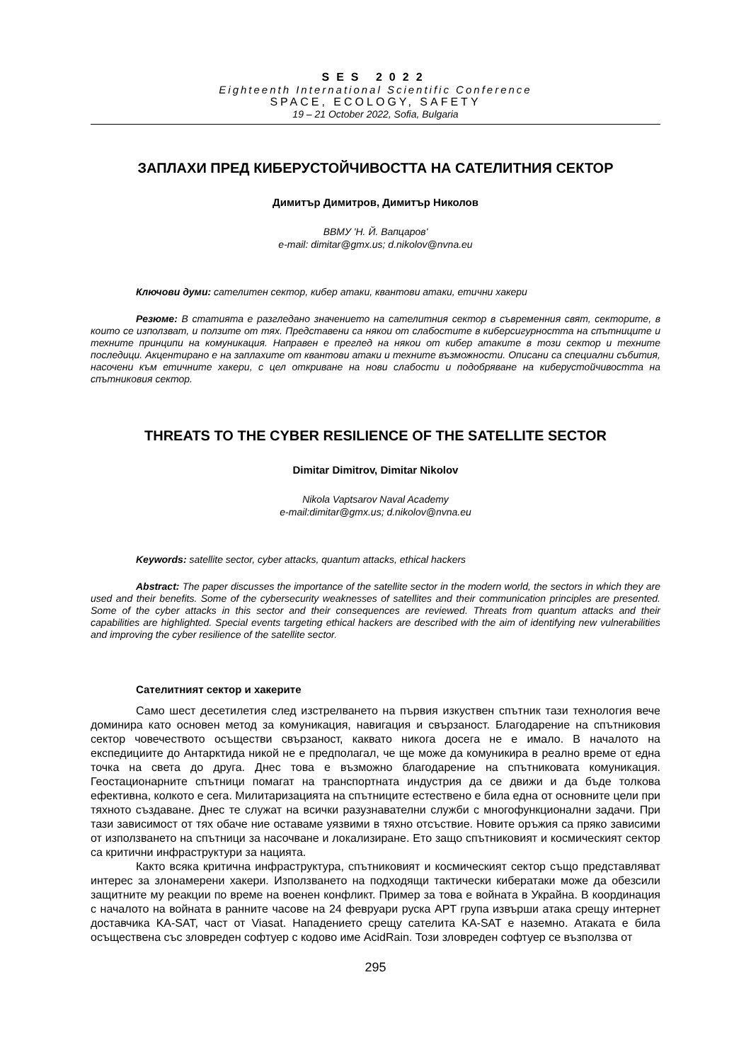SES 2022
Eighteenth International Scientific Conference
SPACE, ECOLOGY, SAFETY
19 – 21 October 2022, Sofia, Bulgaria
ЗАПЛАХИ ПРЕД КИБЕРУСТОЙЧИВОСТТА НА САТЕЛИТНИЯ СЕКТОР
Димитър Димитров, Димитър Николов
ВВМУ 'Н. Й. Вапцаров'
e-mail: dimitar@gmx.us; d.nikolov@nvna.eu
Ключови думи: сателитен сектор, кибер атаки, квантови атаки, етични хакери
Резюме: В статията е разгледано значението на сателитния сектор в съвременния свят, секторите, в които се използват, и ползите от тях. Представени са някои от слабостите в киберсигурността на спътниците и техните принципи на комуникация. Направен е преглед на някои от кибер атаките в този сектор и техните последици. Акцентирано е на заплахите от квантови атаки и техните възможности. Описани са специални събития, насочени към етичните хакери, с цел откриване на нови слабости и подобряване на киберустойчивостта на спътниковия сектор.
THREATS TO THE CYBER RESILIENCE OF THE SATELLITE SECTOR
Dimitar Dimitrov, Dimitar Nikolov
Nikola Vaptsarov Naval Academy
e-mail:dimitar@gmx.us; d.nikolov@nvna.eu
Keywords: satellite sector, cyber attacks, quantum attacks, ethical hackers
Abstract: The paper discusses the importance of the satellite sector in the modern world, the sectors in which they are used and their benefits. Some of the cybersecurity weaknesses of satellites and their communication principles are presented. Some of the cyber attacks in this sector and their consequences are reviewed. Threats from quantum attacks and their capabilities are highlighted. Special events targeting ethical hackers are described with the aim of identifying new vulnerabilities and improving the cyber resilience of the satellite sector.
Сателитният сектор и хакерите
Само шест десетилетия след изстрелването на първия изкуствен спътник тази технология вече доминира като основен метод за комуникация, навигация и свързаност. Благодарение на спътниковия сектор човечеството осъществи свързаност, каквато никога досега не е имало. В началото на експедициите до Антарктида никой не е предполагал, че ще може да комуникира в реално време от една точка на света до друга. Днес това е възможно благодарение на спътниковата комуникация. Геостационарните спътници помагат на транспортната индустрия да се движи и да бъде толкова ефективна, колкото е сега. Милитаризацията на спътниците естествено е била една от основните цели при тяхното създаване. Днес те служат на всички разузнавателни служби с многофункционални задачи. При тази зависимост от тях обаче ние оставаме уязвими в тяхно отсъствие. Новите оръжия са пряко зависими от използването на спътници за насочване и локализиране. Ето защо спътниковият и космическият сектор са критични инфраструктури за нацията.
Както всяка критична инфраструктура, спътниковият и космическият сектор също представляват интерес за злонамерени хакери. Използването на подходящи тактически кибератаки може да обезсили защитните му реакции по време на военен конфликт. Пример за това е войната в Украйна. В координация с началото на войната в ранните часове на 24 февруари руска APT група извърши атака срещу интернет доставчика KA-SAT, част от Viasat. Нападението срещу сателита KA-SAT е наземно. Атаката е била осъществена със зловреден софтуер с кодово име AcidRain. Този зловреден софтуер се възползва от
295